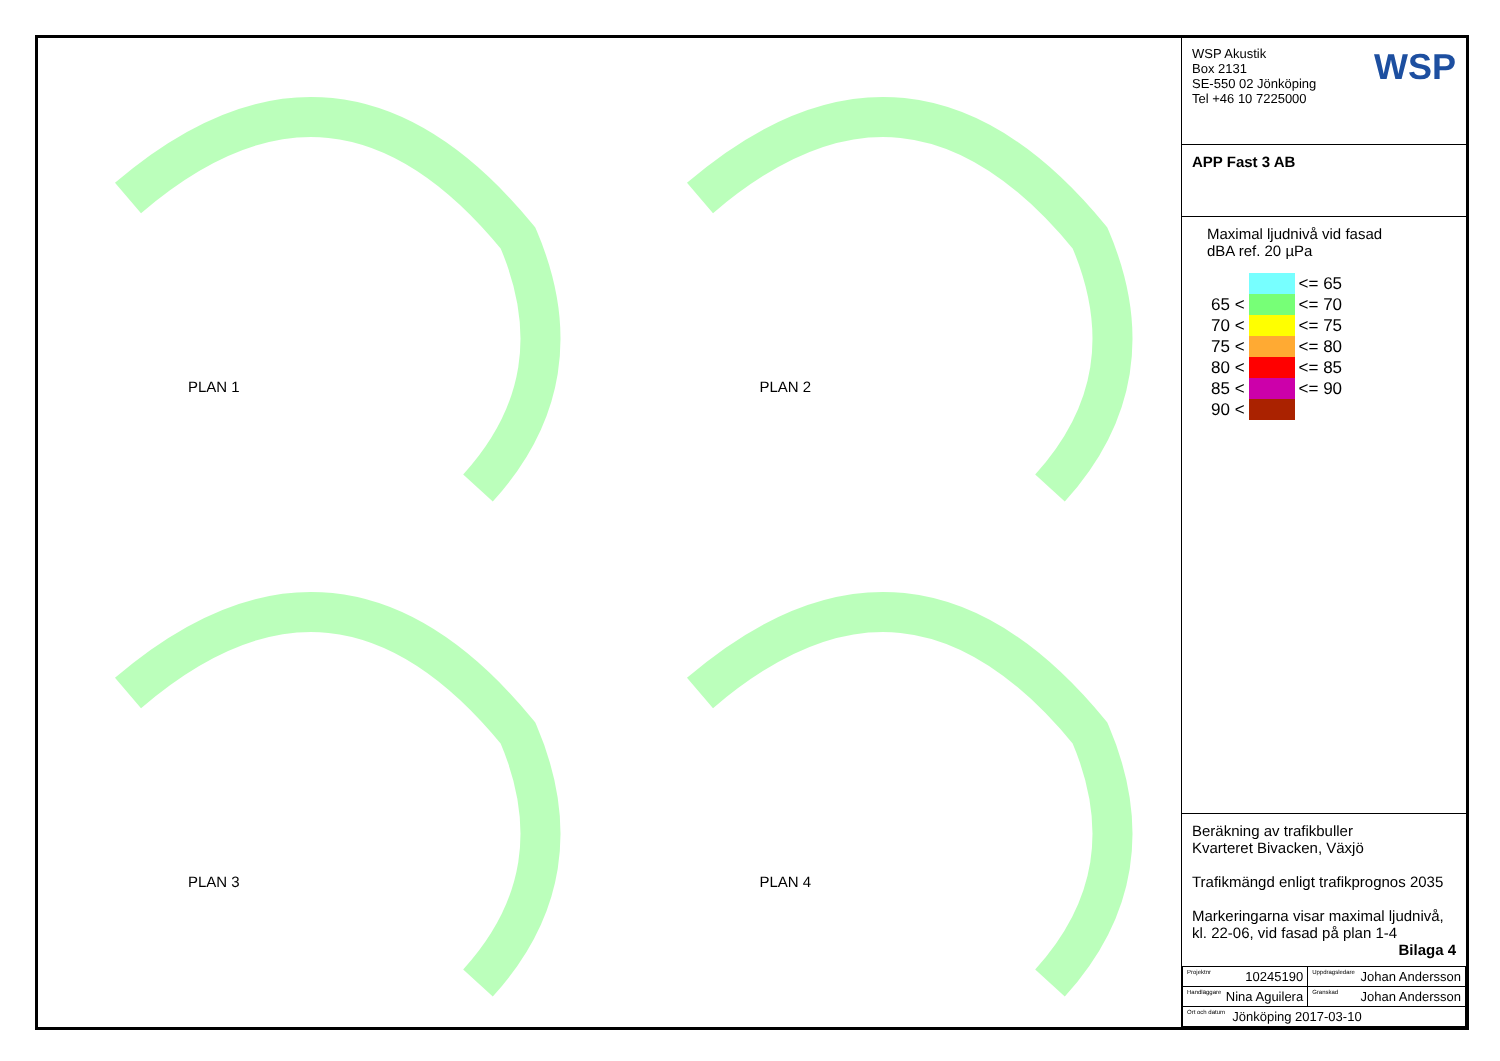PLAN 1
PLAN 2
PLAN 3
PLAN 4
WSP Akustik
Box 2131
SE-550 02 Jönköping
Tel +46 10 7225000
WSP
APP Fast 3 AB
Maximal ljudnivå vid fasad
dBA ref. 20 µPa
| | | <= 65 |
| 65 < | | <= 70 |
| 70 < | | <= 75 |
| 75 < | | <= 80 |
| 80 < | | <= 85 |
| 85 < | | <= 90 |
| 90 < | | |
Beräkning av trafikbuller
Kvarteret Bivacken, Växjö
Trafikmängd enligt trafikprognos 2035
Markeringarna visar maximal ljudnivå,
kl. 22-06, vid fasad på plan 1-4
Bilaga 4
| Projektnr 10245190 | Uppdragsledare Johan Andersson |
| Handläggare Nina Aguilera | Granskad Johan Andersson |
| Ort och datum Jönköping 2017-03-10 | |